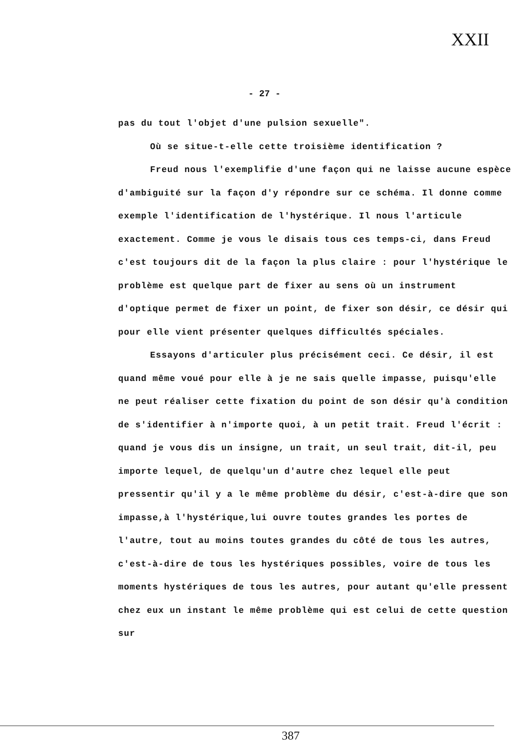XXII
- 27 -
pas du tout l'objet d'une pulsion sexuelle".
Où se situe-t-elle cette troisième identification ?
Freud nous l'exemplifie d'une façon qui ne laisse aucune espèce d'ambiguité sur la façon d'y répondre sur ce schéma. Il donne comme exemple l'identification de l'hystérique. Il nous l'articule exactement. Comme je vous le disais tous ces temps-ci, dans Freud c'est toujours dit de la façon la plus claire : pour l'hystérique le problème est quelque part de fixer au sens où un instrument d'optique permet de fixer un point, de fixer son désir, ce désir qui pour elle vient présenter quelques difficultés spéciales.
Essayons d'articuler plus précisément ceci. Ce désir, il est quand même voué pour elle à je ne sais quelle impasse, puisqu'elle ne peut réaliser cette fixation du point de son désir qu'à condition de s'identifier à n'importe quoi, à un petit trait. Freud l'écrit : quand je vous dis un insigne, un trait, un seul trait, dit-il, peu importe lequel, de quelqu'un d'autre chez lequel elle peut pressentir qu'il y a le même problème du désir, c'est-à-dire que son impasse,à l'hystérique,lui ouvre toutes grandes les portes de l'autre, tout au moins toutes grandes du côté de tous les autres, c'est-à-dire de tous les hystériques possibles, voire de tous les moments hystériques de tous les autres, pour autant qu'elle pressent chez eux un instant le même problème qui est celui de cette question sur
387